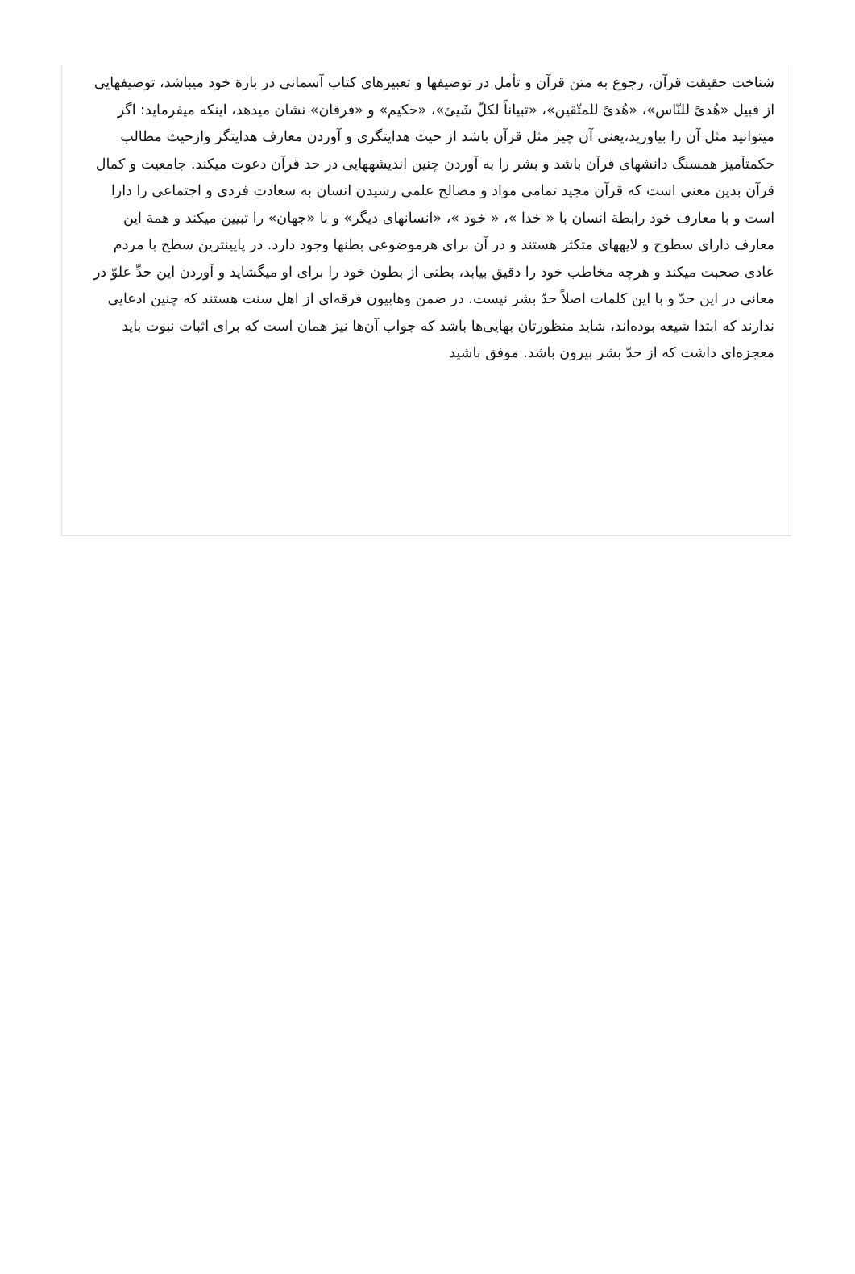شناخت حقیقت قرآن، رجوع به متن قرآن و تأمل در توصیفها و تعبیرهای کتاب آسمانی در بارة خود میباشد، توصیفهایی از قبیل «هُدیً للنّاس»، «هُدیً للمتّقین»، «تبیاناً لکلّ شَیئ»، «حکیم» و «فرقان» نشان میدهد، اینکه میفرماید: اگر میتوانید مثل آن را بیاورید،یعنی آن چیز مثل قرآن باشد از حیث هدایتگری و آوردن معارف هدایتگر وازحیث مطالب حکمتآمیز همسنگ دانشهای قرآن باشد و بشر را به آوردن چنین اندیشههایی در حد قرآن دعوت میکند. جامعیت و کمال قرآن بدین معنی است که قرآن مجید تمامی مواد و مصالح علمی رسیدن انسان به سعادت فردی و اجتماعی را دارا است و با معارف خود رابطة انسان با « خدا »، « خود »، «انسانهای دیگر» و با «جهان» را تبیین میکند و همة این معارف دارای سطوح و لایههای متکثر هستند و در آن برای هرموضوعی بطنها وجود دارد. در پایینترین سطح با مردم عادی صحبت میکند و هرچه مخاطب خود را دقیق بیابد، بطنی از بطون خود را برای او میگشاید و آوردن این حدِّ علوّ در معانی در این حدّ و با این کلمات اصلاً حدّ بشر نیست. در ضمن وهابیون فرقه‌ای از اهل سنت هستند که چنین ادعایی ندارند که ابتدا شیعه بوده‌اند، شاید منظورتان بهایی‌ها باشد که جواب آن‌ها نیز همان است که برای اثبات نبوت باید معجزه‌ای داشت که از حدّ بشر بیرون باشد. موفق باشید